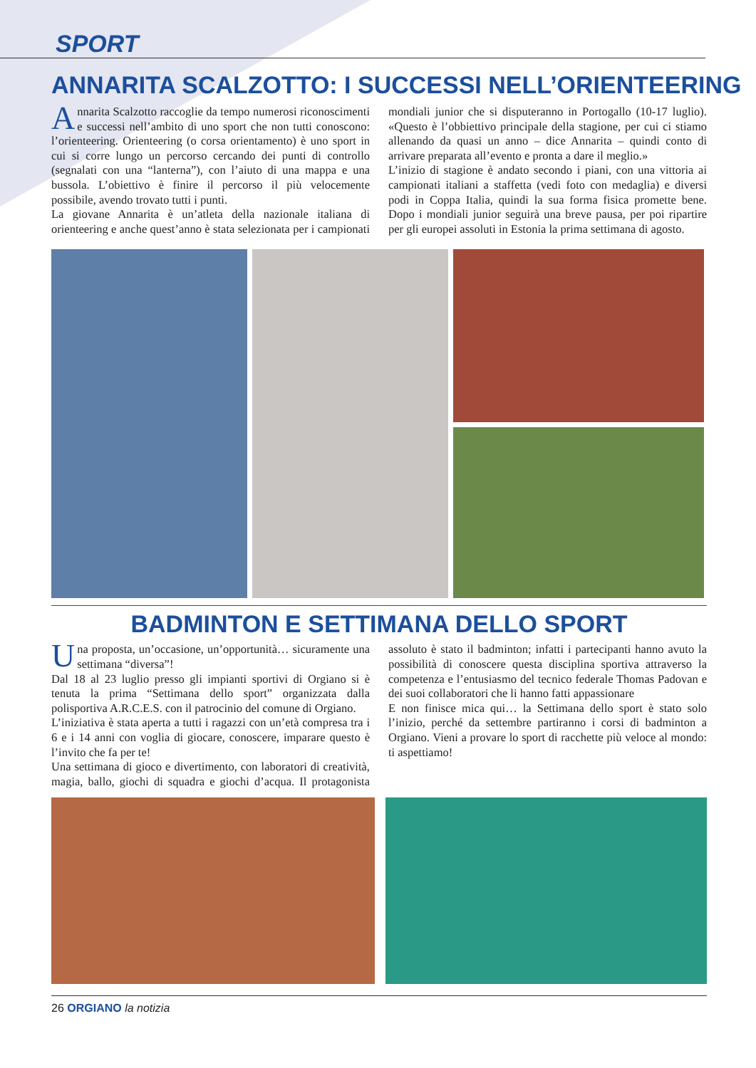SPORT
ANNARITA SCALZOTTO: I SUCCESSI NELL’ORIENTEERING
Annarita Scalzotto raccoglie da tempo numerosi riconoscimenti e successi nell’ambito di uno sport che non tutti conoscono: l’orienteering. Orienteering (o corsa orientamento) è uno sport in cui si corre lungo un percorso cercando dei punti di controllo (segnalati con una “lanterna”), con l’aiuto di una mappa e una bussola. L’obiettivo è finire il percorso il più velocemente possibile, avendo trovato tutti i punti.
La giovane Annarita è un’atleta della nazionale italiana di orienteering e anche quest’anno è stata selezionata per i campionati mondiali junior che si disputeranno in Portogallo (10-17 luglio). «Questo è l’obbiettivo principale della stagione, per cui ci stiamo allenando da quasi un anno – dice Annarita – quindi conto di arrivare preparata all’evento e pronta a dare il meglio.»
L’inizio di stagione è andato secondo i piani, con una vittoria ai campionati italiani a staffetta (vedi foto con medaglia) e diversi podi in Coppa Italia, quindi la sua forma fisica promette bene. Dopo i mondiali junior seguirà una breve pausa, per poi ripartire per gli europei assoluti in Estonia la prima settimana di agosto.
BADMINTON E SETTIMANA DELLO SPORT
Una proposta, un’occasione, un’opportunità… sicuramente una settimana “diversa”!
Dal 18 al 23 luglio presso gli impianti sportivi di Orgiano si è tenuta la prima “Settimana dello sport” organizzata dalla polisportiva A.R.C.E.S. con il patrocinio del comune di Orgiano.
L’iniziativa è stata aperta a tutti i ragazzi con un’età compresa tra i 6 e i 14 anni con voglia di giocare, conoscere, imparare questo è l’invito che fa per te!
Una settimana di gioco e divertimento, con laboratori di creatività, magia, ballo, giochi di squadra e giochi d’acqua. Il protagonista assoluto è stato il badminton; infatti i partecipanti hanno avuto la possibilità di conoscere questa disciplina sportiva attraverso la competenza e l’entusiasmo del tecnico federale Thomas Padovan e dei suoi collaboratori che li hanno fatti appassionare
E non finisce mica qui… la Settimana dello sport è stato solo l’inizio, perché da settembre partiranno i corsi di badminton a Orgiano. Vieni a provare lo sport di racchette più veloce al mondo: ti aspettiamo!
26 ORGIANO la notizia